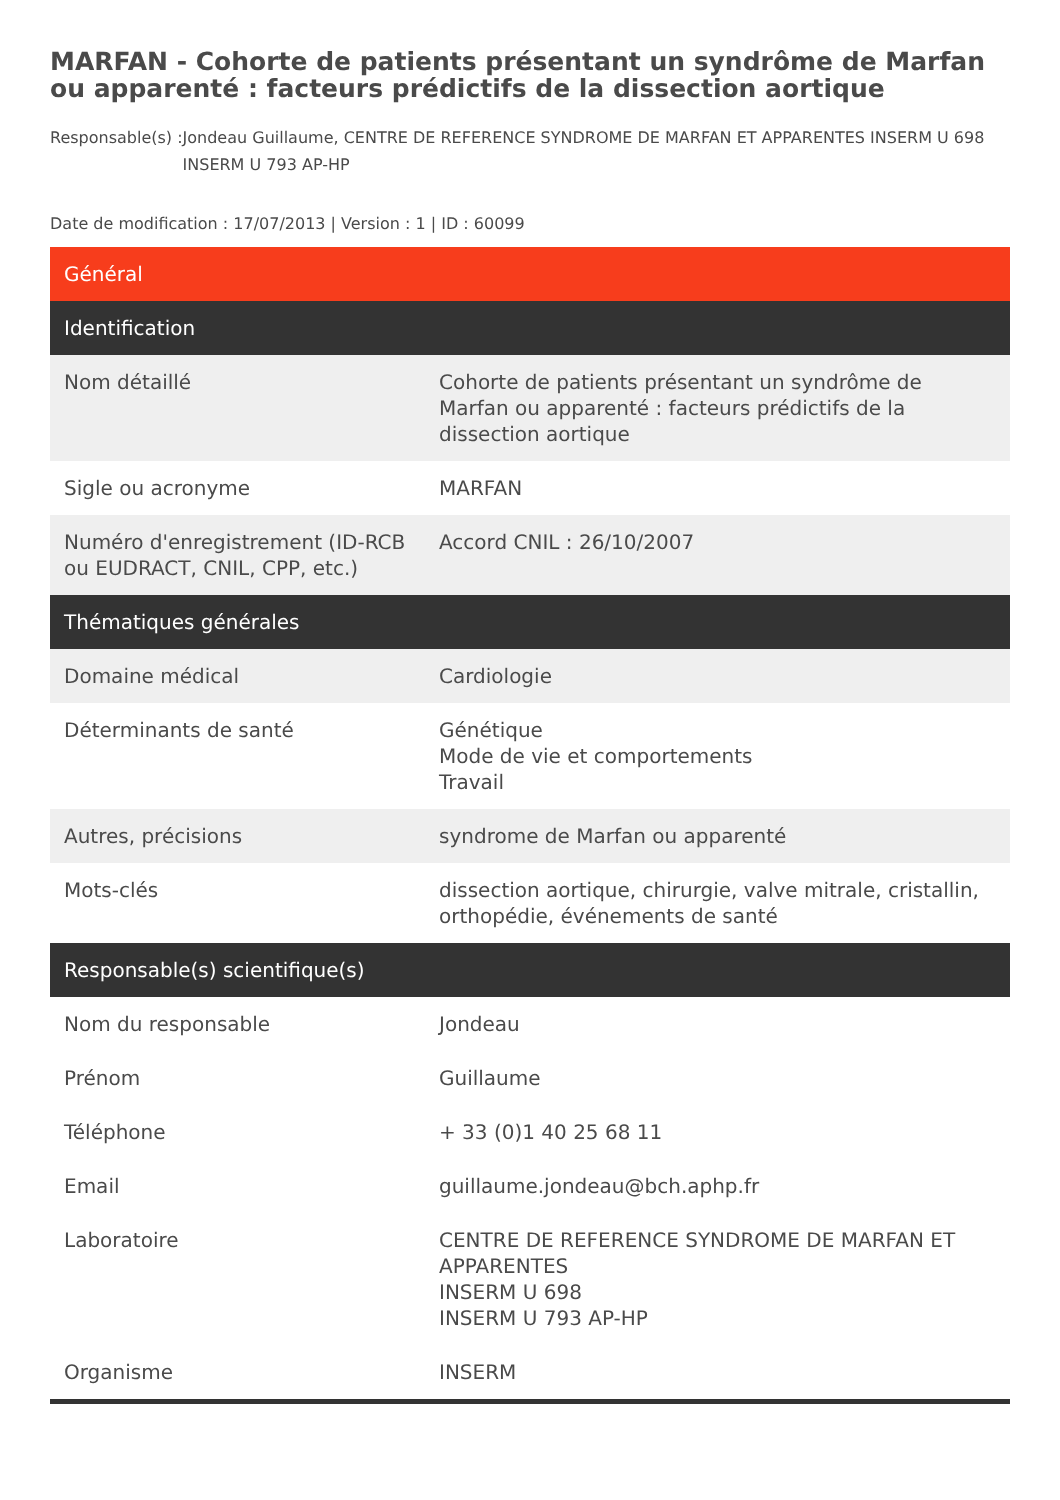MARFAN - Cohorte de patients présentant un syndrôme de Marfan ou apparenté : facteurs prédictifs de la dissection aortique
Responsable(s) : Jondeau Guillaume, CENTRE DE REFERENCE SYNDROME DE MARFAN ET APPARENTES INSERM U 698 INSERM U 793 AP-HP
Date de modification : 17/07/2013 | Version : 1 | ID : 60099
| Général | |
| --- | --- |
| Identification | |
| Nom détaillé | Cohorte de patients présentant un syndrôme de Marfan ou apparenté : facteurs prédictifs de la dissection aortique |
| Sigle ou acronyme | MARFAN |
| Numéro d'enregistrement (ID-RCB ou EUDRACT, CNIL, CPP, etc.) | Accord CNIL : 26/10/2007 |
| Thématiques générales | |
| Domaine médical | Cardiologie |
| Déterminants de santé | Génétique Mode de vie et comportements Travail |
| Autres, précisions | syndrome de Marfan ou apparenté |
| Mots-clés | dissection aortique, chirurgie, valve mitrale, cristallin, orthopédie, événements de santé |
| Responsable(s) scientifique(s) | |
| Nom du responsable | Jondeau |
| Prénom | Guillaume |
| Téléphone | + 33 (0)1 40 25 68 11 |
| Email | guillaume.jondeau@bch.aphp.fr |
| Laboratoire | CENTRE DE REFERENCE SYNDROME DE MARFAN ET APPARENTES INSERM U 698 INSERM U 793 AP-HP |
| Organisme | INSERM |